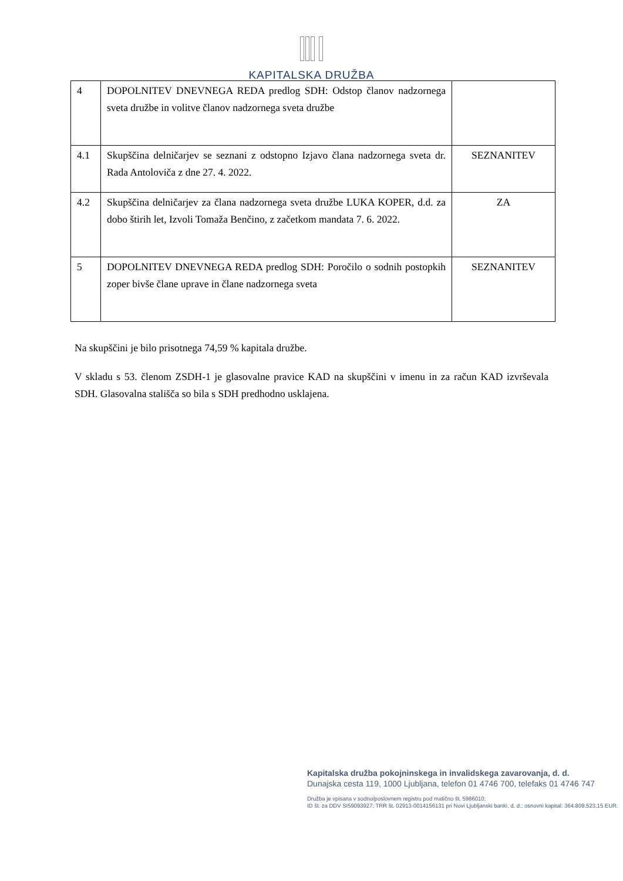KAPITALSKA DRUŽBA
| 4 | DOPOLNITEV DNEVNEGA REDA predlog SDH: Odstop članov nadzornega sveta družbe in volitve članov nadzornega sveta družbe | |
| 4.1 | Skupščina delničarjev se seznani z odstopno Izjavo člana nadzornega sveta dr. Rada Antoloviča z dne 27. 4. 2022. | SEZNANITEV |
| 4.2 | Skupščina delničarjev za člana nadzornega sveta družbe LUKA KOPER, d.d. za dobo štirih let, Izvoli Tomaža Benčino, z začetkom mandata 7. 6. 2022. | ZA |
| 5 | DOPOLNITEV DNEVNEGA REDA predlog SDH: Poročilo o sodnih postopkih zoper bivše člane uprave in člane nadzornega sveta | SEZNANITEV |
Na skupščini je bilo prisotnega 74,59 % kapitala družbe.
V skladu s 53. členom ZSDH-1 je glasovalne pravice KAD na skupščini v imenu in za račun KAD izvrševala SDH. Glasovalna stališča so bila s SDH predhodno usklajena.
Kapitalska družba pokojninskega in invalidskega zavarovanja, d. d.
Dunajska cesta 119, 1000 Ljubljana, telefon 01 4746 700, telefaks 01 4746 747
Družba je vpisana v sodno/poslovnem registru pod matično št. 5986010;
ID št. za DDV SI59093927; TRR št. 02913-0014156131 pri Novi Ljubljanski banki, d. d.; osnovni kapital: 364.809.523,15 EUR.